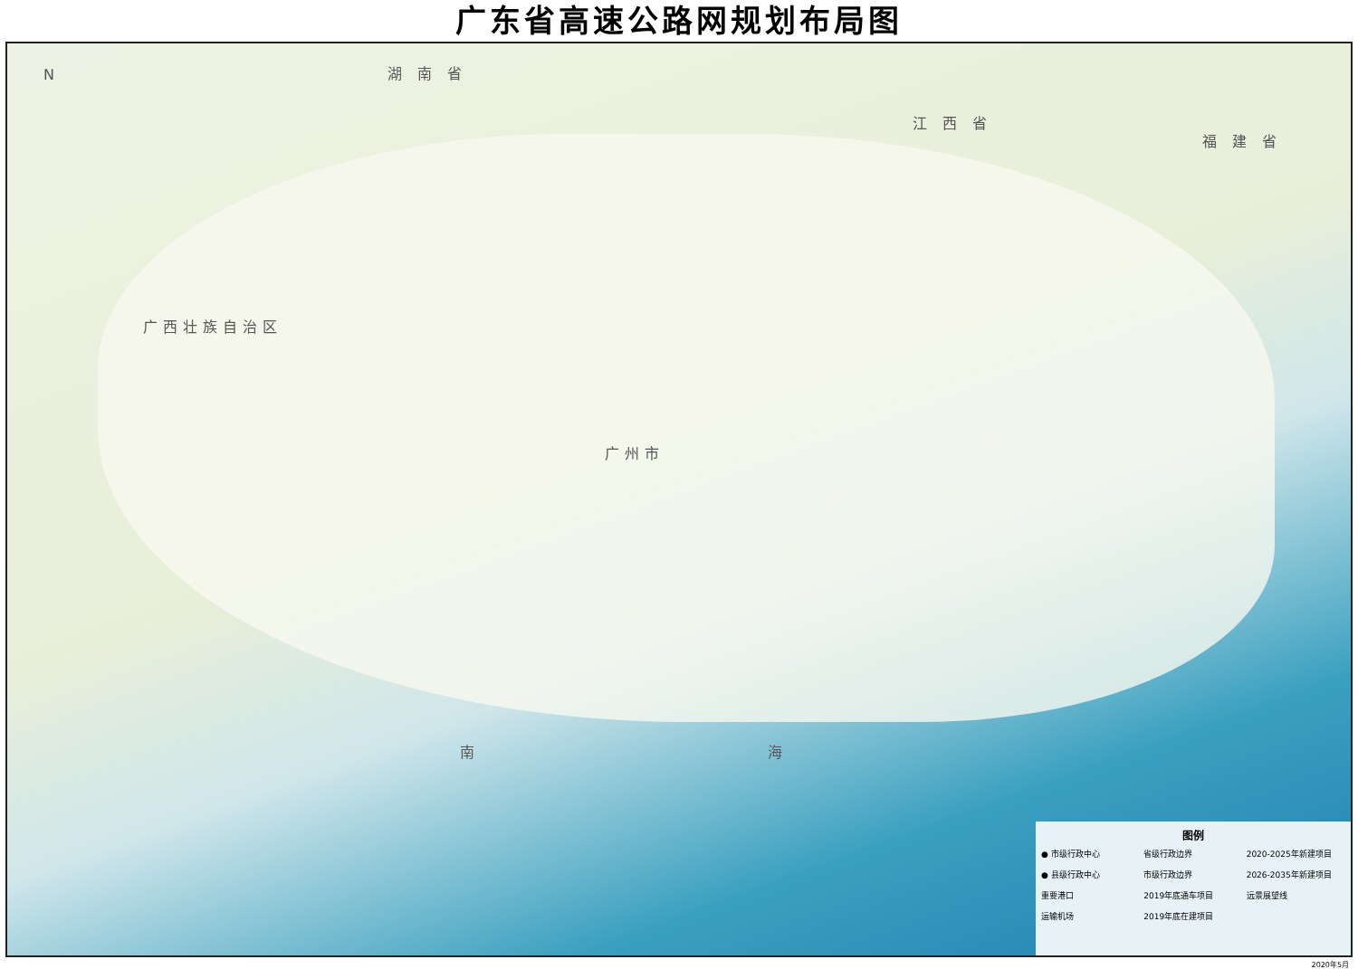广东省高速公路网规划布局图
N 湖 南 省
江 西 省
福 建 省
广西壮族自治区
广州市
南 海
图例
● 市级行政中心 省级行政边界 2020-2025年新建项目 ● 县级行政中心 市级行政边界 2026-2035年新建项目 重要港口 2019年底通车项目 远景展望线 运输机场 2019年底在建项目
2020年5月